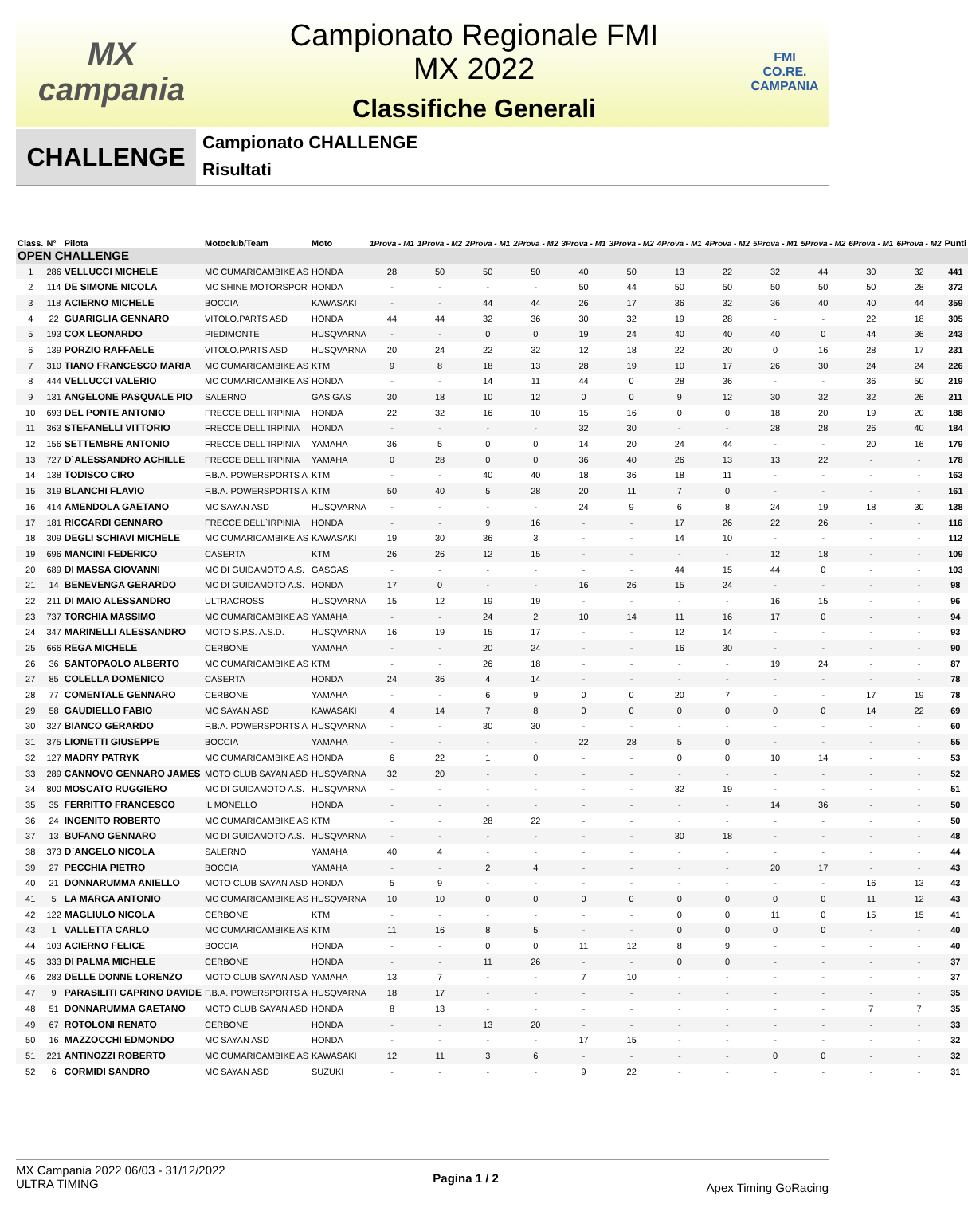MX campania
Campionato Regionale FMI
MX 2022
Classifiche Generali
FMI
CO.RE. CAMPANIA
CHALLENGE
Campionato CHALLENGE
Risultati
| Class. | N° | Pilota | Motoclub/Team | Moto | 1Prova - M1 | 1Prova - M2 | 2Prova - M1 | 2Prova - M2 | 3Prova - M1 | 3Prova - M2 | 4Prova - M1 | 4Prova - M2 | 5Prova - M1 | 5Prova - M2 | 6Prova - M1 | 6Prova - M2 | Punti |
| --- | --- | --- | --- | --- | --- | --- | --- | --- | --- | --- | --- | --- | --- | --- | --- | --- | --- |
| OPEN CHALLENGE | | | | | | | | | | | | | | | | | |
| 1 | 286 | VELLUCCI MICHELE | MC CUMARICAMBIKE AS | HONDA | 28 | 50 | 50 | 50 | 40 | 50 | 13 | 22 | 32 | 44 | 30 | 32 | 441 |
| 2 | 114 | DE SIMONE NICOLA | MC SHINE MOTORSPOR | HONDA | - | - | - | - | 50 | 44 | 50 | 50 | 50 | 50 | 50 | 28 | 372 |
| 3 | 118 | ACIERNO MICHELE | BOCCIA | KAWASAKI | - | - | 44 | 44 | 26 | 17 | 36 | 32 | 36 | 40 | 40 | 44 | 359 |
| 4 | 22 | GUARIGLIA GENNARO | VITOLO.PARTS ASD | HONDA | 44 | 44 | 32 | 36 | 30 | 32 | 19 | 28 | - | - | 22 | 18 | 305 |
| 5 | 193 | COX LEONARDO | PIEDIMONTE | HUSQVARNA | - | - | 0 | 0 | 19 | 24 | 40 | 40 | 40 | 0 | 44 | 36 | 243 |
| 6 | 139 | PORZIO RAFFAELE | VITOLO.PARTS ASD | HUSQVARNA | 20 | 24 | 22 | 32 | 12 | 18 | 22 | 20 | 0 | 16 | 28 | 17 | 231 |
| 7 | 310 | TIANO FRANCESCO MARIA | MC CUMARICAMBIKE AS | KTM | 9 | 8 | 18 | 13 | 28 | 19 | 10 | 17 | 26 | 30 | 24 | 24 | 226 |
| 8 | 444 | VELLUCCI VALERIO | MC CUMARICAMBIKE AS | HONDA | - | - | 14 | 11 | 44 | 0 | 28 | 36 | - | - | 36 | 50 | 219 |
| 9 | 131 | ANGELONE PASQUALE PIO | SALERNO | GAS GAS | 30 | 18 | 10 | 12 | 0 | 0 | 9 | 12 | 30 | 32 | 32 | 26 | 211 |
| 10 | 693 | DEL PONTE ANTONIO | FRECCE DELL`IRPINIA | HONDA | 22 | 32 | 16 | 10 | 15 | 16 | 0 | 0 | 18 | 20 | 19 | 20 | 188 |
| 11 | 363 | STEFANELLI VITTORIO | FRECCE DELL`IRPINIA | HONDA | - | - | - | - | 32 | 30 | - | - | 28 | 28 | 26 | 40 | 184 |
| 12 | 156 | SETTEMBRE ANTONIO | FRECCE DELL`IRPINIA | YAMAHA | 36 | 5 | 0 | 0 | 14 | 20 | 24 | 44 | - | - | 20 | 16 | 179 |
| 13 | 727 | D`ALESSANDRO ACHILLE | FRECCE DELL`IRPINIA | YAMAHA | 0 | 28 | 0 | 0 | 36 | 40 | 26 | 13 | 13 | 22 | - | - | 178 |
| 14 | 138 | TODISCO CIRO | F.B.A. POWERSPORTS A | KTM | - | - | 40 | 40 | 18 | 36 | 18 | 11 | - | - | - | - | 163 |
| 15 | 319 | BLANCHI FLAVIO | F.B.A. POWERSPORTS A | KTM | 50 | 40 | 5 | 28 | 20 | 11 | 7 | 0 | - | - | - | - | 161 |
| 16 | 414 | AMENDOLA GAETANO | MC SAYAN ASD | HUSQVARNA | - | - | - | - | 24 | 9 | 6 | 8 | 24 | 19 | 18 | 30 | 138 |
| 17 | 181 | RICCARDI GENNARO | FRECCE DELL`IRPINIA | HONDA | - | - | 9 | 16 | - | - | 17 | 26 | 22 | 26 | - | - | 116 |
| 18 | 309 | DEGLI SCHIAVI MICHELE | MC CUMARICAMBIKE AS | KAWASAKI | 19 | 30 | 36 | 3 | - | - | 14 | 10 | - | - | - | - | 112 |
| 19 | 696 | MANCINI FEDERICO | CASERTA | KTM | 26 | 26 | 12 | 15 | - | - | - | - | 12 | 18 | - | - | 109 |
| 20 | 689 | DI MASSA GIOVANNI | MC DI GUIDAMOTO A.S. | GASGAS | - | - | - | - | - | - | 44 | 15 | 44 | 0 | - | - | 103 |
| 21 | 14 | BENEVENGA GERARDO | MC DI GUIDAMOTO A.S. | HONDA | 17 | 0 | - | - | 16 | 26 | 15 | 24 | - | - | - | - | 98 |
| 22 | 211 | DI MAIO ALESSANDRO | ULTRACROSS | HUSQVARNA | 15 | 12 | 19 | 19 | - | - | - | - | 16 | 15 | - | - | 96 |
| 23 | 737 | TORCHIA MASSIMO | MC CUMARICAMBIKE AS | YAMAHA | - | - | 24 | 2 | 10 | 14 | 11 | 16 | 17 | 0 | - | - | 94 |
| 24 | 347 | MARINELLI ALESSANDRO | MOTO S.P.S. A.S.D. | HUSQVARNA | 16 | 19 | 15 | 17 | - | - | 12 | 14 | - | - | - | - | 93 |
| 25 | 666 | REGA MICHELE | CERBONE | YAMAHA | - | - | 20 | 24 | - | - | 16 | 30 | - | - | - | - | 90 |
| 26 | 36 | SANTOPAOLO ALBERTO | MC CUMARICAMBIKE AS | KTM | - | - | 26 | 18 | - | - | - | - | 19 | 24 | - | - | 87 |
| 27 | 85 | COLELLA DOMENICO | CASERTA | HONDA | 24 | 36 | 4 | 14 | - | - | - | - | - | - | - | - | 78 |
| 28 | 77 | COMENTALE GENNARO | CERBONE | YAMAHA | - | - | 6 | 9 | 0 | 0 | 20 | 7 | - | - | 17 | 19 | 78 |
| 29 | 58 | GAUDIELLO FABIO | MC SAYAN ASD | KAWASAKI | 4 | 14 | 7 | 8 | 0 | 0 | 0 | 0 | 0 | 0 | 14 | 22 | 69 |
| 30 | 327 | BIANCO GERARDO | F.B.A. POWERSPORTS A | HUSQVARNA | - | - | 30 | 30 | - | - | - | - | - | - | - | - | 60 |
| 31 | 375 | LIONETTI GIUSEPPE | BOCCIA | YAMAHA | - | - | - | - | 22 | 28 | 5 | 0 | - | - | - | - | 55 |
| 32 | 127 | MADRY PATRYK | MC CUMARICAMBIKE AS | HONDA | 6 | 22 | 1 | 0 | - | - | 0 | 0 | 10 | 14 | - | - | 53 |
| 33 | 289 | CANNOVO GENNARO JAMES | MOTO CLUB SAYAN ASD | HUSQVARNA | 32 | 20 | - | - | - | - | - | - | - | - | - | - | 52 |
| 34 | 800 | MOSCATO RUGGIERO | MC DI GUIDAMOTO A.S. | HUSQVARNA | - | - | - | - | - | - | 32 | 19 | - | - | - | - | 51 |
| 35 | 35 | FERRITTO FRANCESCO | IL MONELLO | HONDA | - | - | - | - | - | - | - | - | 14 | 36 | - | - | 50 |
| 36 | 24 | INGENITO ROBERTO | MC CUMARICAMBIKE AS | KTM | - | - | 28 | 22 | - | - | - | - | - | - | - | - | 50 |
| 37 | 13 | BUFANO GENNARO | MC DI GUIDAMOTO A.S. | HUSQVARNA | - | - | - | - | - | - | 30 | 18 | - | - | - | - | 48 |
| 38 | 373 | D`ANGELO NICOLA | SALERNO | YAMAHA | 40 | 4 | - | - | - | - | - | - | - | - | - | - | 44 |
| 39 | 27 | PECCHIA PIETRO | BOCCIA | YAMAHA | - | - | 2 | 4 | - | - | - | - | 20 | 17 | - | - | 43 |
| 40 | 21 | DONNARUMMA ANIELLO | MOTO CLUB SAYAN ASD | HONDA | 5 | 9 | - | - | - | - | - | - | - | - | 16 | 13 | 43 |
| 41 | 5 | LA MARCA ANTONIO | MC CUMARICAMBIKE AS | HUSQVARNA | 10 | 10 | 0 | 0 | 0 | 0 | 0 | 0 | 0 | 0 | 11 | 12 | 43 |
| 42 | 122 | MAGLIULO NICOLA | CERBONE | KTM | - | - | - | - | - | - | 0 | 0 | 11 | 0 | 15 | 15 | 41 |
| 43 | 1 | VALLETTA CARLO | MC CUMARICAMBIKE AS | KTM | 11 | 16 | 8 | 5 | - | - | 0 | 0 | 0 | 0 | - | - | 40 |
| 44 | 103 | ACIERNO FELICE | BOCCIA | HONDA | - | - | 0 | 0 | 11 | 12 | 8 | 9 | - | - | - | - | 40 |
| 45 | 333 | DI PALMA MICHELE | CERBONE | HONDA | - | - | 11 | 26 | - | - | 0 | 0 | - | - | - | - | 37 |
| 46 | 283 | DELLE DONNE LORENZO | MOTO CLUB SAYAN ASD | YAMAHA | 13 | 7 | - | - | 7 | 10 | - | - | - | - | - | - | 37 |
| 47 | 9 | PARASILITI CAPRINO DAVIDE | F.B.A. POWERSPORTS A | HUSQVARNA | 18 | 17 | - | - | - | - | - | - | - | - | - | - | 35 |
| 48 | 51 | DONNARUMMA GAETANO | MOTO CLUB SAYAN ASD | HONDA | 8 | 13 | - | - | - | - | - | - | - | - | 7 | 7 | 35 |
| 49 | 67 | ROTOLONI RENATO | CERBONE | HONDA | - | - | 13 | 20 | - | - | - | - | - | - | - | - | 33 |
| 50 | 16 | MAZZOCCHI EDMONDO | MC SAYAN ASD | HONDA | - | - | - | - | 17 | 15 | - | - | - | - | - | - | 32 |
| 51 | 221 | ANTINOZZI ROBERTO | MC CUMARICAMBIKE AS | KAWASAKI | 12 | 11 | 3 | 6 | - | - | - | - | 0 | 0 | - | - | 32 |
| 52 | 6 | CORMIDI SANDRO | MC SAYAN ASD | SUZUKI | - | - | - | - | 9 | 22 | - | - | - | - | - | - | 31 |
MX Campania 2022 06/03 - 31/12/2022
ULTRA TIMING
Pagina 1 / 2
Apex Timing GoRacing